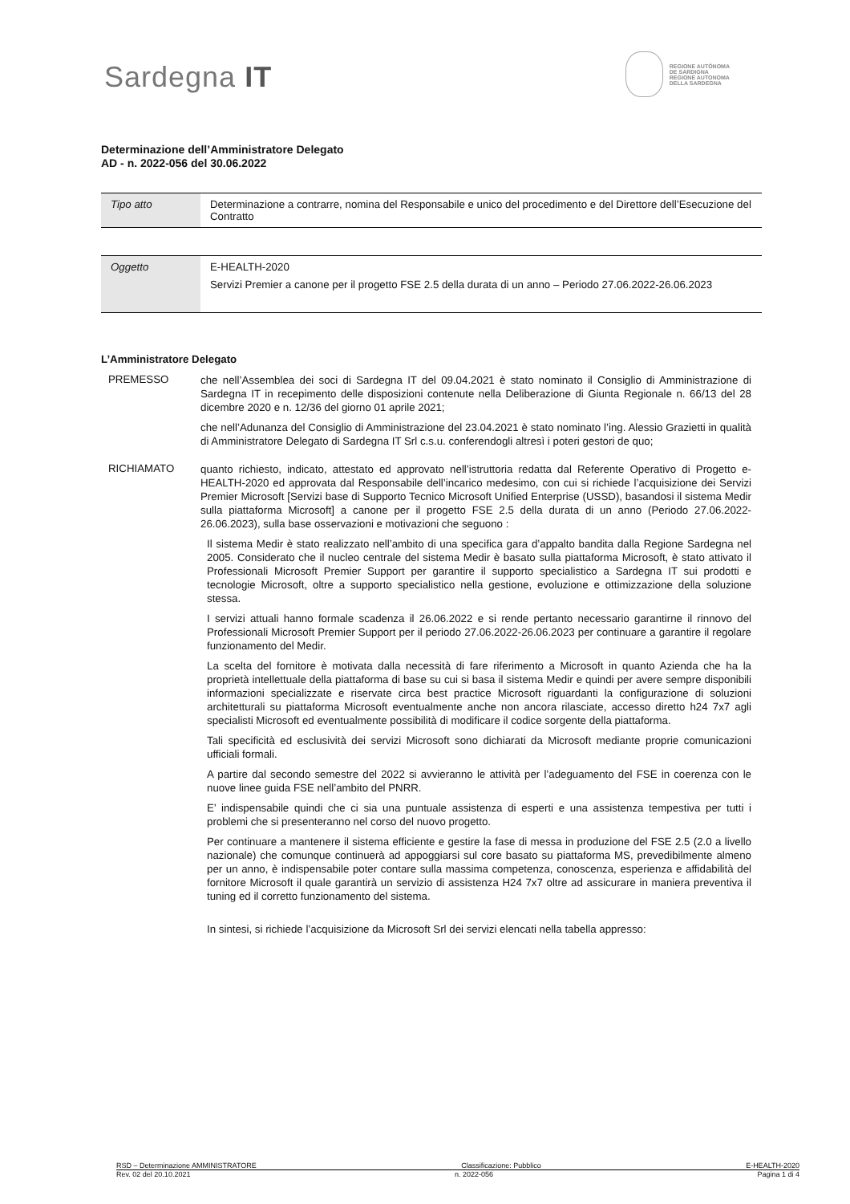Sardegna IT
REGIONE AUTÒNOMA
DE SARDIGNA
REGIONE AUTONOMA
DELLA SARDEGNA
Determinazione dell’Amministratore Delegato
AD - n. 2022-056 del 30.06.2022
| Tipo atto | Determinazione a contrarre, nomina del Responsabile e unico del procedimento e del Direttore dell’Esecuzione del Contratto |
| Oggetto | E-HEALTH-2020 Servizi Premier a canone per il progetto FSE 2.5 della durata di un anno – Periodo 27.06.2022-26.06.2023 |
L’Amministratore Delegato
PREMESSO
che nell’Assemblea dei soci di Sardegna IT del 09.04.2021 è stato nominato il Consiglio di Amministrazione di Sardegna IT in recepimento delle disposizioni contenute nella Deliberazione di Giunta Regionale n. 66/13 del 28 dicembre 2020 e n. 12/36 del giorno 01 aprile 2021;
che nell’Adunanza del Consiglio di Amministrazione del 23.04.2021 è stato nominato l’ing. Alessio Grazietti in qualità di Amministratore Delegato di Sardegna IT Srl c.s.u. conferendogli altresì i poteri gestori de quo;
RICHIAMATO
quanto richiesto, indicato, attestato ed approvato nell’istruttoria redatta dal Referente Operativo di Progetto e-HEALTH-2020 ed approvata dal Responsabile dell’incarico medesimo, con cui si richiede l’acquisizione dei Servizi Premier Microsoft [Servizi base di Supporto Tecnico Microsoft Unified Enterprise (USSD), basandosi il sistema Medir sulla piattaforma Microsoft] a canone per il progetto FSE 2.5 della durata di un anno (Periodo 27.06.2022-26.06.2023), sulla base osservazioni e motivazioni che seguono :
Il sistema Medir è stato realizzato nell’ambito di una specifica gara d’appalto bandita dalla Regione Sardegna nel 2005. Considerato che il nucleo centrale del sistema Medir è basato sulla piattaforma Microsoft, è stato attivato il Professionali Microsoft Premier Support per garantire il supporto specialistico a Sardegna IT sui prodotti e tecnologie Microsoft, oltre a supporto specialistico nella gestione, evoluzione e ottimizzazione della soluzione stessa.
I servizi attuali hanno formale scadenza il 26.06.2022 e si rende pertanto necessario garantirne il rinnovo del Professionali Microsoft Premier Support per il periodo 27.06.2022-26.06.2023 per continuare a garantire il regolare funzionamento del Medir.
La scelta del fornitore è motivata dalla necessità di fare riferimento a Microsoft in quanto Azienda che ha la proprietà intellettuale della piattaforma di base su cui si basa il sistema Medir e quindi per avere sempre disponibili informazioni specializzate e riservate circa best practice Microsoft riguardanti la configurazione di soluzioni architetturali su piattaforma Microsoft eventualmente anche non ancora rilasciate, accesso diretto h24 7x7 agli specialisti Microsoft ed eventualmente possibilità di modificare il codice sorgente della piattaforma.
Tali specificità ed esclusività dei servizi Microsoft sono dichiarati da Microsoft mediante proprie comunicazioni ufficiali formali.
A partire dal secondo semestre del 2022 si avvieranno le attività per l’adeguamento del FSE in coerenza con le nuove linee guida FSE nell’ambito del PNRR.
E’ indispensabile quindi che ci sia una puntuale assistenza di esperti e una assistenza tempestiva per tutti i problemi che si presenteranno nel corso del nuovo progetto.
Per continuare a mantenere il sistema efficiente e gestire la fase di messa in produzione del FSE 2.5 (2.0 a livello nazionale) che comunque continuerà ad appoggiarsi sul core basato su piattaforma MS, prevedibilmente almeno per un anno, è indispensabile poter contare sulla massima competenza, conoscenza, esperienza e affidabilità del fornitore Microsoft il quale garantirà un servizio di assistenza H24 7x7 oltre ad assicurare in maniera preventiva il tuning ed il corretto funzionamento del sistema.
In sintesi, si richiede l’acquisizione da Microsoft Srl dei servizi elencati nella tabella appresso:
RSD – Determinazione AMMINISTRATORE Classificazione: Pubblico E-HEALTH-2020
Rev. 02 del 20.10.2021 n. 2022-056 Pagina 1 di 4